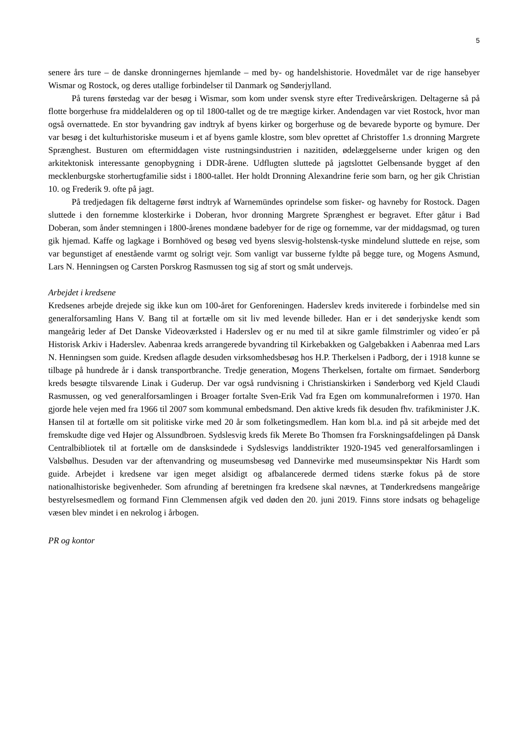5
senere års ture – de danske dronningernes hjemlande – med by- og handelshistorie. Hovedmålet var de rige hansebyer Wismar og Rostock, og deres utallige forbindelser til Danmark og Sønderjylland.
På turens førstedag var der besøg i Wismar, som kom under svensk styre efter Trediveårskrigen. Deltagerne så på flotte borgerhuse fra middelalderen og op til 1800-tallet og de tre mægtige kirker. Andendagen var viet Rostock, hvor man også overnattede. En stor byvandring gav indtryk af byens kirker og borgerhuse og de bevarede byporte og bymure. Der var besøg i det kulturhistoriske museum i et af byens gamle klostre, som blev oprettet af Christoffer 1.s dronning Margrete Sprænghest. Busturen om eftermiddagen viste rustningsindustrien i nazitiden, ødelæggelserne under krigen og den arkitektonisk interessante genopbygning i DDR-årene. Udflugten sluttede på jagtslottet Gelbensande bygget af den mecklenburgske storhertugfamilie sidst i 1800-tallet. Her holdt Dronning Alexandrine ferie som barn, og her gik Christian 10. og Frederik 9. ofte på jagt.
På tredjedagen fik deltagerne først indtryk af Warnemündes oprindelse som fisker- og havneby for Rostock. Dagen sluttede i den fornemme klosterkirke i Doberan, hvor dronning Margrete Sprænghest er begravet. Efter gåtur i Bad Doberan, som ånder stemningen i 1800-årenes mondæne badebyer for de rige og fornemme, var der middagsmad, og turen gik hjemad. Kaffe og lagkage i Bornhöved og besøg ved byens slesvig-holstensk-tyske mindelund sluttede en rejse, som var begunstiget af enestående varmt og solrigt vejr. Som vanligt var busserne fyldte på begge ture, og Mogens Asmund, Lars N. Henningsen og Carsten Porskrog Rasmussen tog sig af stort og småt undervejs.
Arbejdet i kredsene
Kredsenes arbejde drejede sig ikke kun om 100-året for Genforeningen. Haderslev kreds inviterede i forbindelse med sin generalforsamling Hans V. Bang til at fortælle om sit liv med levende billeder. Han er i det sønderjyske kendt som mangeårig leder af Det Danske Videoværksted i Haderslev og er nu med til at sikre gamle filmstrimler og video´er på Historisk Arkiv i Haderslev. Aabenraa kreds arrangerede byvandring til Kirkebakken og Galgebakken i Aabenraa med Lars N. Henningsen som guide. Kredsen aflagde desuden virksomhedsbesøg hos H.P. Therkelsen i Padborg, der i 1918 kunne se tilbage på hundrede år i dansk transportbranche. Tredje generation, Mogens Therkelsen, fortalte om firmaet. Sønderborg kreds besøgte tilsvarende Linak i Guderup. Der var også rundvisning i Christianskirken i Sønderborg ved Kjeld Claudi Rasmussen, og ved generalforsamlingen i Broager fortalte Sven-Erik Vad fra Egen om kommunalreformen i 1970. Han gjorde hele vejen med fra 1966 til 2007 som kommunal embedsmand. Den aktive kreds fik desuden fhv. trafikminister J.K. Hansen til at fortælle om sit politiske virke med 20 år som folketingsmedlem. Han kom bl.a. ind på sit arbejde med det fremskudte dige ved Højer og Alssundbroen. Sydslesvig kreds fik Merete Bo Thomsen fra Forskningsafdelingen på Dansk Centralbibliotek til at fortælle om de dansksindede i Sydslesvigs landdistrikter 1920-1945 ved generalforsamlingen i Valsbølhus. Desuden var der aftenvandring og museumsbesøg ved Dannevirke med museumsinspektør Nis Hardt som guide. Arbejdet i kredsene var igen meget alsidigt og afbalancerede dermed tidens stærke fokus på de store nationalhistoriske begivenheder. Som afrunding af beretningen fra kredsene skal nævnes, at Tønderkredsens mangeårige bestyrelsesmedlem og formand Finn Clemmensen afgik ved døden den 20. juni 2019. Finns store indsats og behagelige væsen blev mindet i en nekrolog i årbogen.
PR og kontor